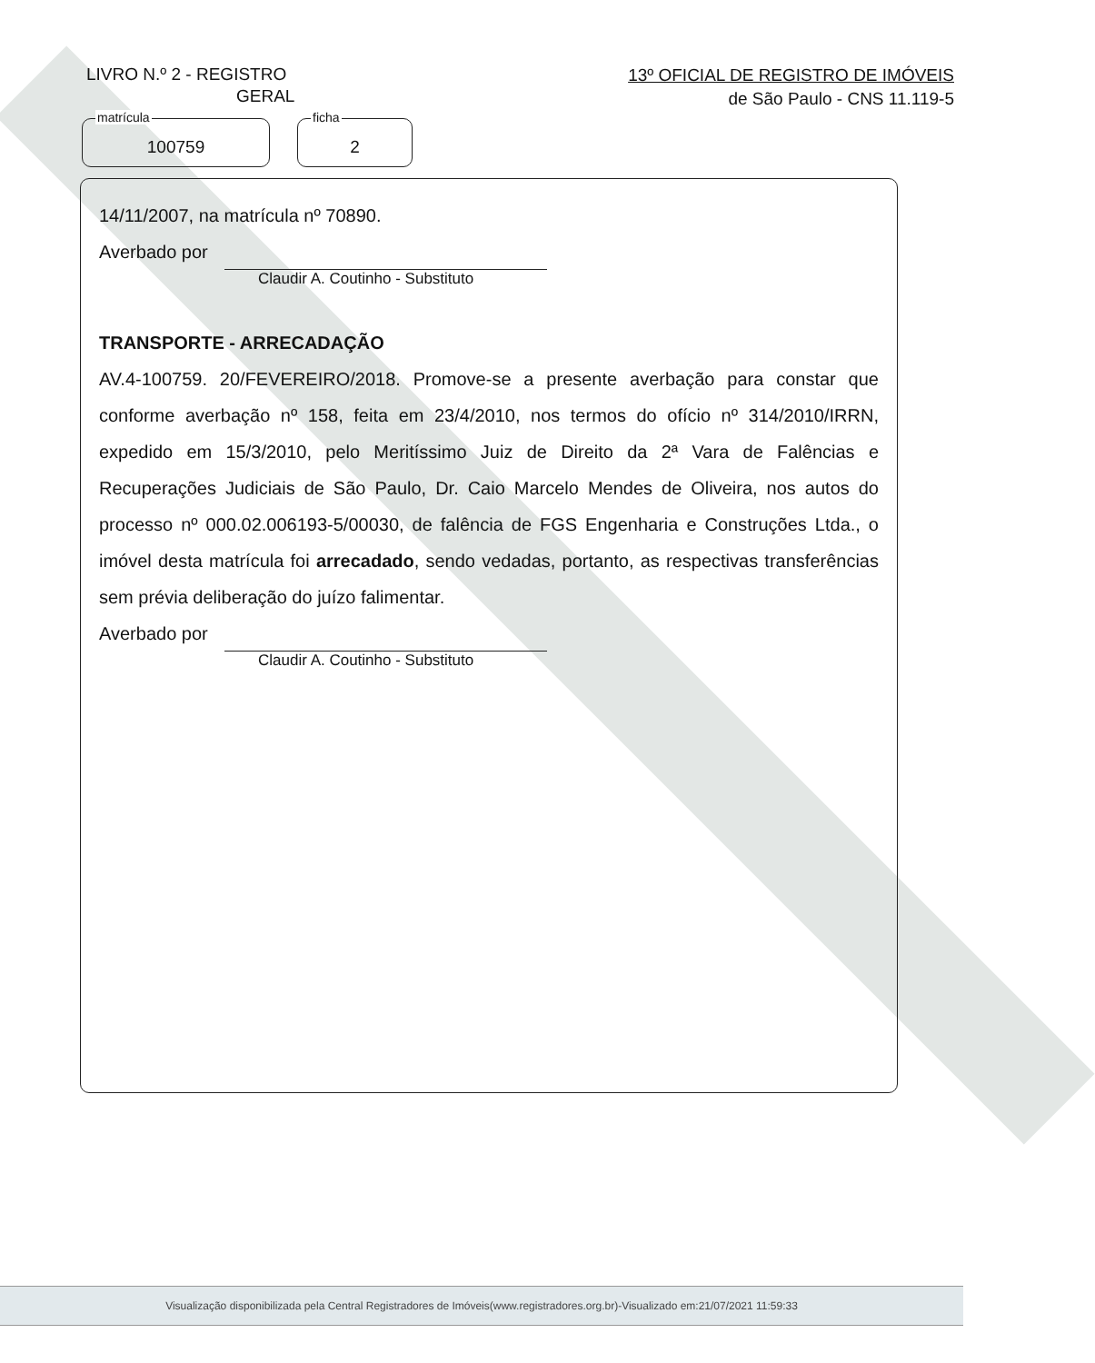LIVRO N.º 2 - REGISTRO
GERAL
13º OFICIAL DE REGISTRO DE IMÓVEIS
de São Paulo - CNS 11.119-5
matrícula
100759
ficha
2
14/11/2007, na matrícula nº 70890.
Averbado por
Claudir A. Coutinho - Substituto
TRANSPORTE - ARRECADAÇÃO
AV.4-100759. 20/FEVEREIRO/2018. Promove-se a presente averbação para constar que conforme averbação nº 158, feita em 23/4/2010, nos termos do ofício nº 314/2010/IRRN, expedido em 15/3/2010, pelo Meritíssimo Juiz de Direito da 2ª Vara de Falências e Recuperações Judiciais de São Paulo, Dr. Caio Marcelo Mendes de Oliveira, nos autos do processo nº 000.02.006193-5/00030, de falência de FGS Engenharia e Construções Ltda., o imóvel desta matrícula foi arrecadado, sendo vedadas, portanto, as respectivas transferências sem prévia deliberação do juízo falimentar.
Averbado por
Claudir A. Coutinho - Substituto
Visualização disponibilizada pela Central Registradores de Imóveis(www.registradores.org.br)-Visualizado em:21/07/2021 11:59:33